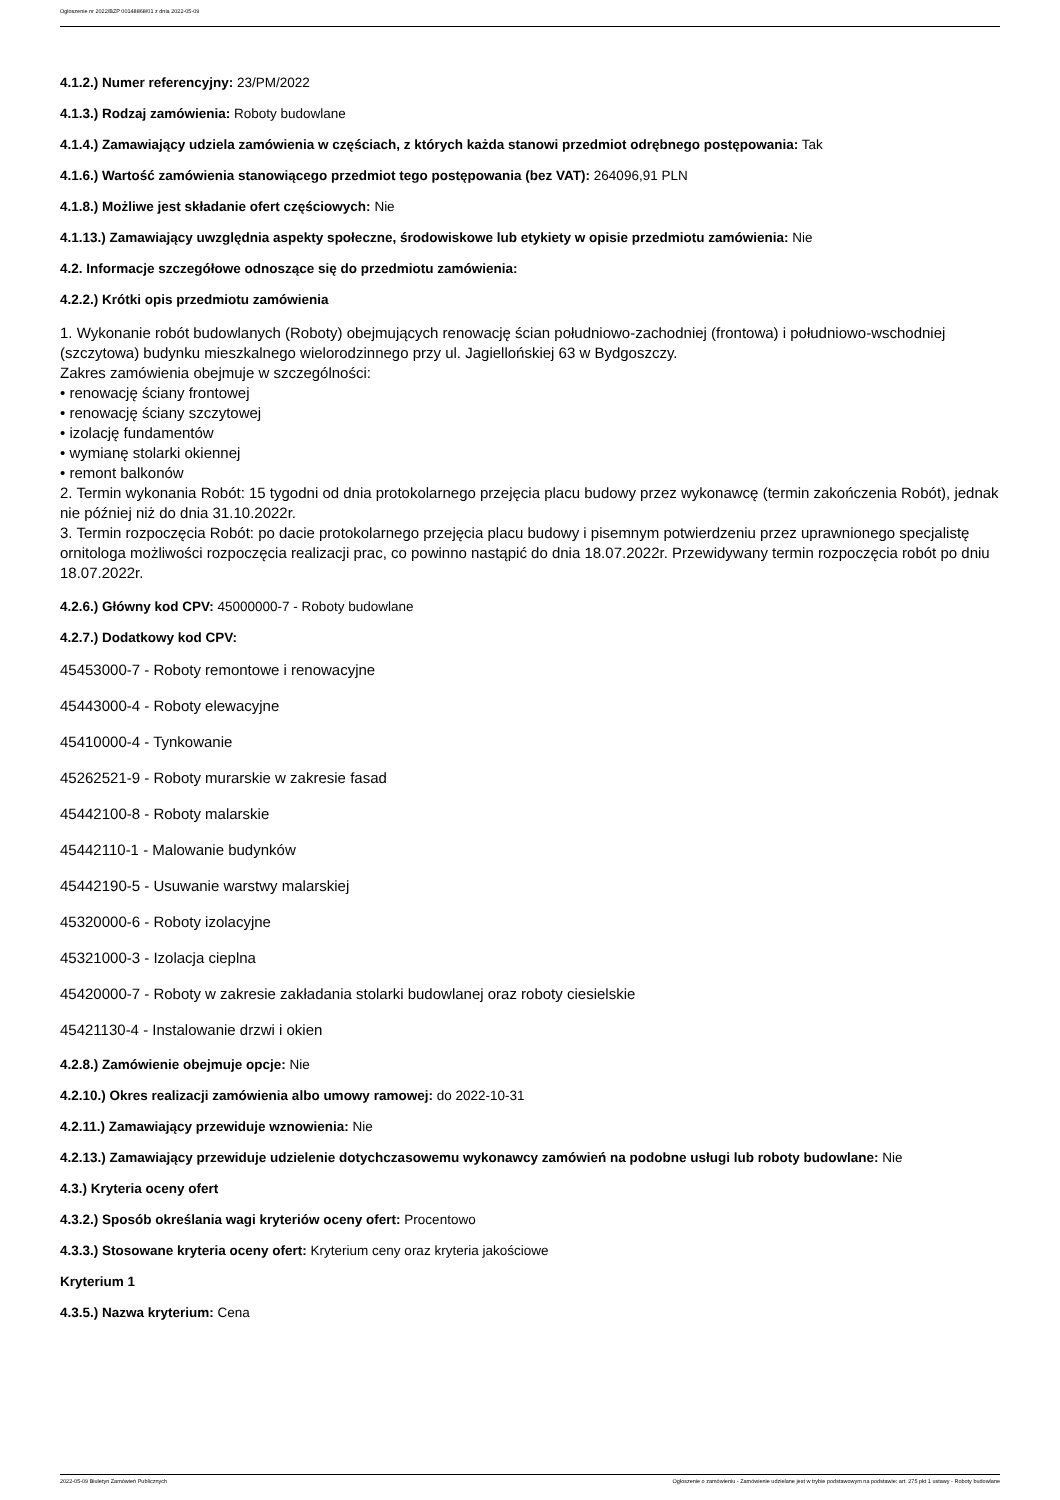Ogłoszenie nr 2022/BZP 00148868/01 z dnia 2022-05-09
4.1.2.) Numer referencyjny: 23/PM/2022
4.1.3.) Rodzaj zamówienia: Roboty budowlane
4.1.4.) Zamawiający udziela zamówienia w częściach, z których każda stanowi przedmiot odrębnego postępowania: Tak
4.1.6.) Wartość zamówienia stanowiącego przedmiot tego postępowania (bez VAT): 264096,91 PLN
4.1.8.) Możliwe jest składanie ofert częściowych: Nie
4.1.13.) Zamawiający uwzględnia aspekty społeczne, środowiskowe lub etykiety w opisie przedmiotu zamówienia: Nie
4.2. Informacje szczegółowe odnoszące się do przedmiotu zamówienia:
4.2.2.) Krótki opis przedmiotu zamówienia
1. Wykonanie robót budowlanych (Roboty) obejmujących renowację ścian południowo-zachodniej (frontowa) i południowo-wschodniej (szczytowa) budynku mieszkalnego wielorodzinnego przy ul. Jagiellońskiej 63 w Bydgoszczy.
Zakres zamówienia obejmuje w szczególności:
• renowację ściany frontowej
• renowację ściany szczytowej
• izolację fundamentów
• wymianę stolarki okiennej
• remont balkonów
2. Termin wykonania Robót: 15 tygodni od dnia protokolarnego przejęcia placu budowy przez wykonawcę (termin zakończenia Robót), jednak nie później niż do dnia 31.10.2022r.
3. Termin rozpoczęcia Robót: po dacie protokolarnego przejęcia placu budowy i pisemnym potwierdzeniu przez uprawnionego specjalistę ornitologa możliwości rozpoczęcia realizacji prac, co powinno nastąpić do dnia 18.07.2022r. Przewidywany termin rozpoczęcia robót po dniu 18.07.2022r.
4.2.6.) Główny kod CPV: 45000000-7 - Roboty budowlane
4.2.7.) Dodatkowy kod CPV:
45453000-7 - Roboty remontowe i renowacyjne
45443000-4 - Roboty elewacyjne
45410000-4 - Tynkowanie
45262521-9 - Roboty murarskie w zakresie fasad
45442100-8 - Roboty malarskie
45442110-1 - Malowanie budynków
45442190-5 - Usuwanie warstwy malarskiej
45320000-6 - Roboty izolacyjne
45321000-3 - Izolacja cieplna
45420000-7 - Roboty w zakresie zakładania stolarki budowlanej oraz roboty ciesielskie
45421130-4 - Instalowanie drzwi i okien
4.2.8.) Zamówienie obejmuje opcje: Nie
4.2.10.) Okres realizacji zamówienia albo umowy ramowej: do 2022-10-31
4.2.11.) Zamawiający przewiduje wznowienia: Nie
4.2.13.) Zamawiający przewiduje udzielenie dotychczasowemu wykonawcy zamówień na podobne usługi lub roboty budowlane: Nie
4.3.) Kryteria oceny ofert
4.3.2.) Sposób określania wagi kryteriów oceny ofert: Procentowo
4.3.3.) Stosowane kryteria oceny ofert: Kryterium ceny oraz kryteria jakościowe
Kryterium 1
4.3.5.) Nazwa kryterium: Cena
2022-05-09 Biuletyn Zamówień Publicznych Ogłoszenie o zamówieniu - Zamówienie udzielane jest w trybie podstawowym na podstawie: art. 275 pkt 1 ustawy - Roboty budowlane